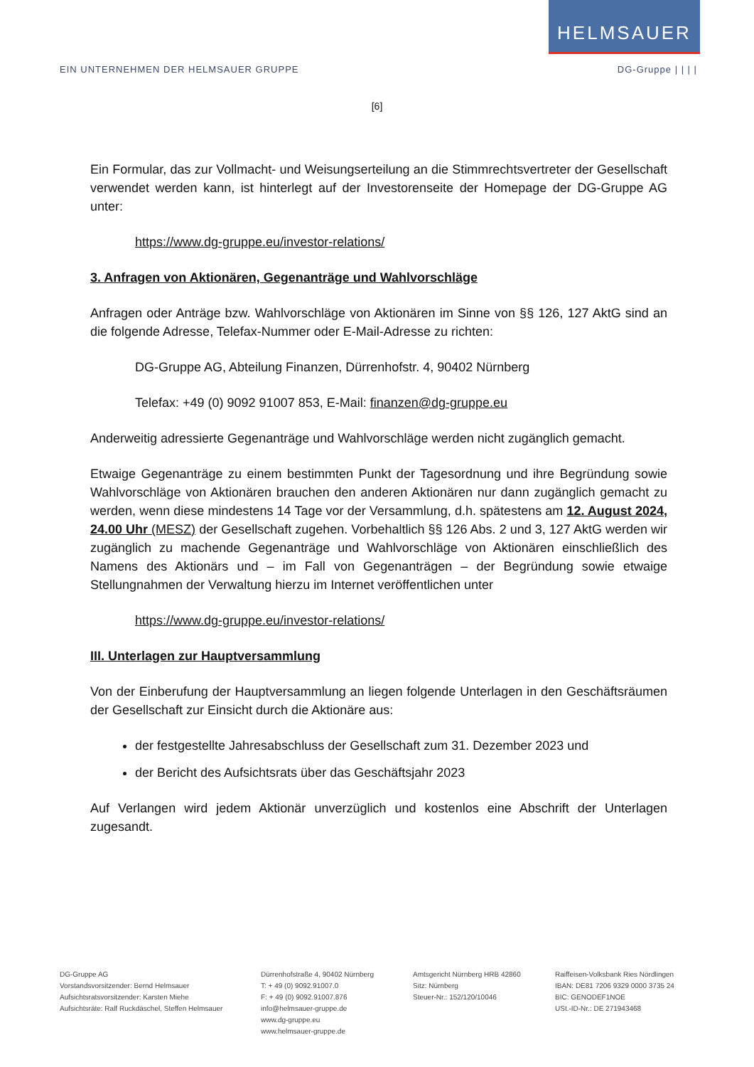HELMSAUER
EIN UNTERNEHMEN DER HELMSAUER GRUPPE DG-Gruppe | | | |
[6]
Ein Formular, das zur Vollmacht- und Weisungserteilung an die Stimmrechtsvertreter der Gesellschaft verwendet werden kann, ist hinterlegt auf der Investorenseite der Homepage der DG-Gruppe AG unter:
https://www.dg-gruppe.eu/investor-relations/
3. Anfragen von Aktionären, Gegenanträge und Wahlvorschläge
Anfragen oder Anträge bzw. Wahlvorschläge von Aktionären im Sinne von §§ 126, 127 AktG sind an die folgende Adresse, Telefax-Nummer oder E-Mail-Adresse zu richten:
DG-Gruppe AG, Abteilung Finanzen, Dürrenhofstr. 4, 90402 Nürnberg
Telefax: +49 (0) 9092 91007 853, E-Mail: finanzen@dg-gruppe.eu
Anderweitig adressierte Gegenanträge und Wahlvorschläge werden nicht zugänglich gemacht.
Etwaige Gegenanträge zu einem bestimmten Punkt der Tagesordnung und ihre Begründung sowie Wahlvorschläge von Aktionären brauchen den anderen Aktionären nur dann zugänglich gemacht zu werden, wenn diese mindestens 14 Tage vor der Versammlung, d.h. spätestens am 12. August 2024, 24.00 Uhr (MESZ) der Gesellschaft zugehen. Vorbehaltlich §§ 126 Abs. 2 und 3, 127 AktG werden wir zugänglich zu machende Gegenanträge und Wahlvorschläge von Aktionären einschließlich des Namens des Aktionärs und – im Fall von Gegenanträgen – der Begründung sowie etwaige Stellungnahmen der Verwaltung hierzu im Internet veröffentlichen unter
https://www.dg-gruppe.eu/investor-relations/
III. Unterlagen zur Hauptversammlung
Von der Einberufung der Hauptversammlung an liegen folgende Unterlagen in den Geschäftsräumen der Gesellschaft zur Einsicht durch die Aktionäre aus:
der festgestellte Jahresabschluss der Gesellschaft zum 31. Dezember 2023 und
der Bericht des Aufsichtsrats über das Geschäftsjahr 2023
Auf Verlangen wird jedem Aktionär unverzüglich und kostenlos eine Abschrift der Unterlagen zugesandt.
DG-Gruppe AG
Vorstandsvorsitzender: Bernd Helmsauer
Aufsichtsratsvorsitzender: Karsten Miehe
Aufsichtsräte: Ralf Ruckdäschel, Steffen Helmsauer
Dürrenhofstraße 4, 90402 Nürnberg
T: + 49 (0) 9092.91007.0
F: + 49 (0) 9092.91007.876
info@helmsauer-gruppe.de
www.dg-gruppe.eu
www.helmsauer-gruppe.de
Amtsgericht Nürnberg HRB 42860
Sitz: Nürnberg
Steuer-Nr.: 152/120/10046
Raiffeisen-Volksbank Ries Nördlingen
IBAN: DE81 7206 9329 0000 3735 24
BIC: GENODEF1NOE
USt.-ID-Nr.: DE 271943468